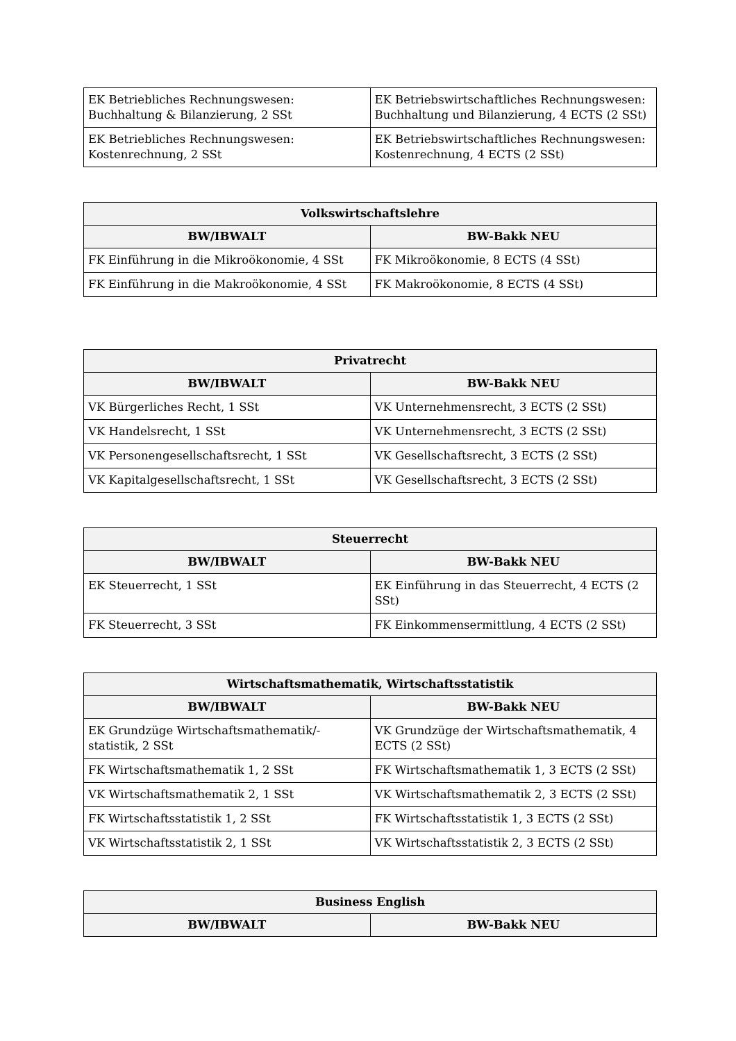| EK Betriebliches Rechnungswesen: Buchhaltung & Bilanzierung, 2 SSt | EK Betriebswirtschaftliches Rechnungswesen: Buchhaltung und Bilanzierung, 4 ECTS (2 SSt) |
| EK Betriebliches Rechnungswesen: Kostenrechnung, 2 SSt | EK Betriebswirtschaftliches Rechnungswesen: Kostenrechnung, 4 ECTS (2 SSt) |
| Volkswirtschaftslehre | |
| --- | --- |
| BW/IBWALT | BW-Bakk NEU |
| FK Einführung in die Mikroökonomie, 4 SSt | FK Mikroökonomie, 8 ECTS (4 SSt) |
| FK Einführung in die Makroökonomie, 4 SSt | FK Makroökonomie, 8 ECTS (4 SSt) |
| Privatrecht | |
| --- | --- |
| BW/IBWALT | BW-Bakk NEU |
| VK Bürgerliches Recht, 1 SSt | VK Unternehmensrecht, 3 ECTS (2 SSt) |
| VK Handelsrecht, 1 SSt | VK Unternehmensrecht, 3 ECTS (2 SSt) |
| VK Personengesellschaftsrecht, 1 SSt | VK Gesellschaftsrecht, 3 ECTS (2 SSt) |
| VK Kapitalgesellschaftsrecht, 1 SSt | VK Gesellschaftsrecht, 3 ECTS (2 SSt) |
| Steuerrecht | |
| --- | --- |
| BW/IBWALT | BW-Bakk NEU |
| EK Steuerrecht, 1 SSt | EK Einführung in das Steuerrecht, 4 ECTS (2 SSt) |
| FK Steuerrecht, 3 SSt | FK Einkommensermittlung, 4 ECTS (2 SSt) |
| Wirtschaftsmathematik, Wirtschaftsstatistik | |
| --- | --- |
| BW/IBWALT | BW-Bakk NEU |
| EK Grundzüge Wirtschaftsmathematik/-statistik, 2 SSt | VK Grundzüge der Wirtschaftsmathematik, 4 ECTS (2 SSt) |
| FK Wirtschaftsmathematik 1, 2 SSt | FK Wirtschaftsmathematik 1, 3 ECTS (2 SSt) |
| VK Wirtschaftsmathematik 2, 1 SSt | VK Wirtschaftsmathematik 2, 3 ECTS (2 SSt) |
| FK Wirtschaftsstatistik 1, 2 SSt | FK Wirtschaftsstatistik 1, 3 ECTS (2 SSt) |
| VK Wirtschaftsstatistik 2, 1 SSt | VK Wirtschaftsstatistik 2, 3 ECTS (2 SSt) |
| Business English | |
| --- | --- |
| BW/IBWALT | BW-Bakk NEU |